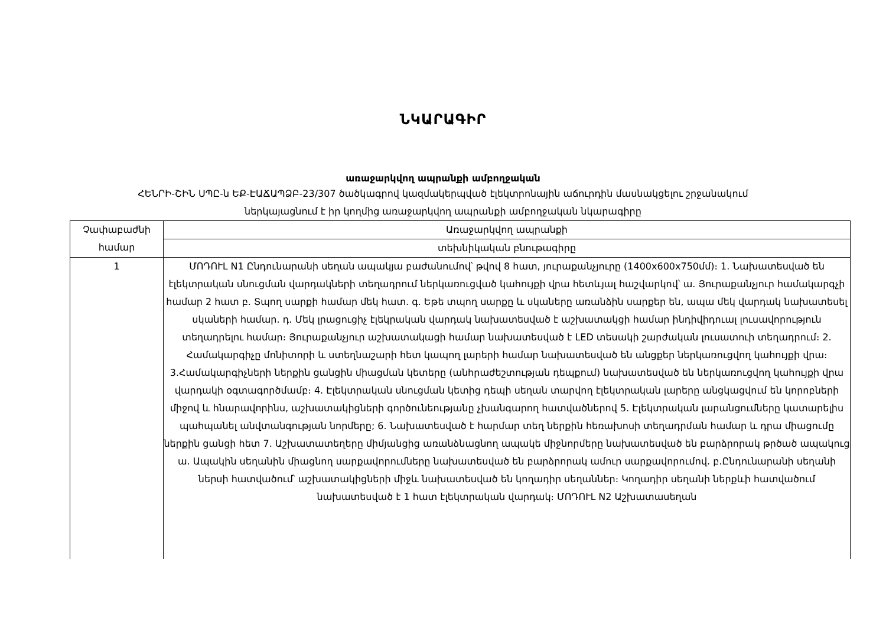ՆԿԱՐԱԳԻՐ
առաջարկվող ապրանքի ամբողջական
ՀԵՆՐԻ-ՇԻՆ ՍՊԸ-ն ԵՔ-ԷԱՃԱՊՁԲ-23/307 ծածկագրով կազմակերպված էլեկտրոնային աճուրդին մասնակցելու շրջանակում
ներկայացնում է իր կողմից առաջարկվող ապրանքի ամբողջական նկարագիրը
| Չափաբաժնի համար | Առաջարկվող ապրանքի |
| | տեխնիկական բնութագիրը |
| 1 | ՄՈԴՈՒԼ N1 Ընդունարանի սեղան ապակյա բաժանումով՝ թվով 8 հատ, յուրաքանչյուրը (1400x600x750մմ)։ 1. Նախատեսված են էլեկտրական սնուցման վարդակների տեղադրում ներկառուցված կահույքի վրա հետևյալ հաշվարկով՝ ա. Յուրաքանչյուր համակարգչի համար 2 հատ բ. Տպող սարքի համար մեկ հատ. գ. Եթե տպող սարքը և սկաները առանձին սարքեր են, ապա մեկ վարդակ նախատեսել սկաների համար. դ. Մեկ լրացուցիչ էլեկրական վարդակ նախատեսված է աշխատակցի համար ինդիվիդուալ լուսավորություն տեղադրելու համար։ Յուրաքանչյուր աշխատակացի համար նախատեսված է LED տեսակի շարժական լուսատուի տեղադրում։ 2. Համակարգիչը մոնիտորի և ստեղնաշարի հետ կապող լարերի համար նախատեսված են անցքեր ներկառուցվող կահույքի վրա։ 3.Համակարգիչների ներքին ցանցին միացման կետերը (անհրաժեշտության դեպքում) նախատեսված են ներկառուցվող կահույքի վրա վարդակի օգտագործմամբ։ 4. Էլեկտրական սնուցման կետից դեպի սեղան տարվող էլեկտրական լարերը անցկացվում են կորոբների միջով և հնարավորինս, աշխատակիցների գործունեությանը չխանգարող հատվածներով 5. Էլեկտրական լարանցումները կատարելիս պահպանել անվտանգության նորմերը; 6. Նախատեսված է հարմար տեղ ներքին հեռախոսի տեղադրման համար և դրա միացումը ներքին ցանցի հետ 7. Աշխատատեղերը միմյանցից առանձնացնող ապակե միջնորմերը նախատեսված են բարձրորակ թրծած ապակուց ա. Ապակին սեղանին միացնող սարքավորումները նախատեսված են բարձրորակ ամուր սարքավորումով. բ.Ընդունարանի սեղանի ներսի հատվածում՝ աշխատակիցների միջև նախատեսված են կողադիր սեղաններ։ Կողադիր սեղանի ներքևի հատվածում նախատեսված է 1 հատ էլեկտրական վարդակ։ ՄՈԴՈՒԼ N2 Աշխատասեղան |